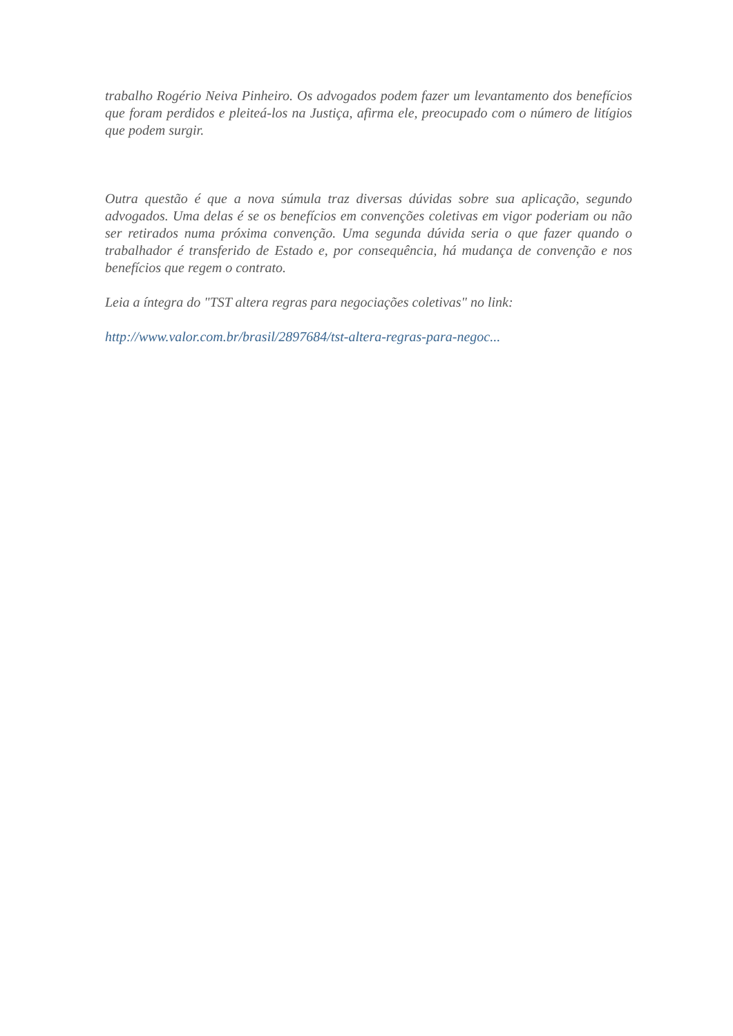trabalho Rogério Neiva Pinheiro. Os advogados podem fazer um levantamento dos benefícios que foram perdidos e pleiteá-los na Justiça, afirma ele, preocupado com o número de litígios que podem surgir.
Outra questão é que a nova súmula traz diversas dúvidas sobre sua aplicação, segundo advogados. Uma delas é se os benefícios em convenções coletivas em vigor poderiam ou não ser retirados numa próxima convenção. Uma segunda dúvida seria o que fazer quando o trabalhador é transferido de Estado e, por consequência, há mudança de convenção e nos benefícios que regem o contrato.
Leia a íntegra do "TST altera regras para negociações coletivas" no link:
http://www.valor.com.br/brasil/2897684/tst-altera-regras-para-negoc...